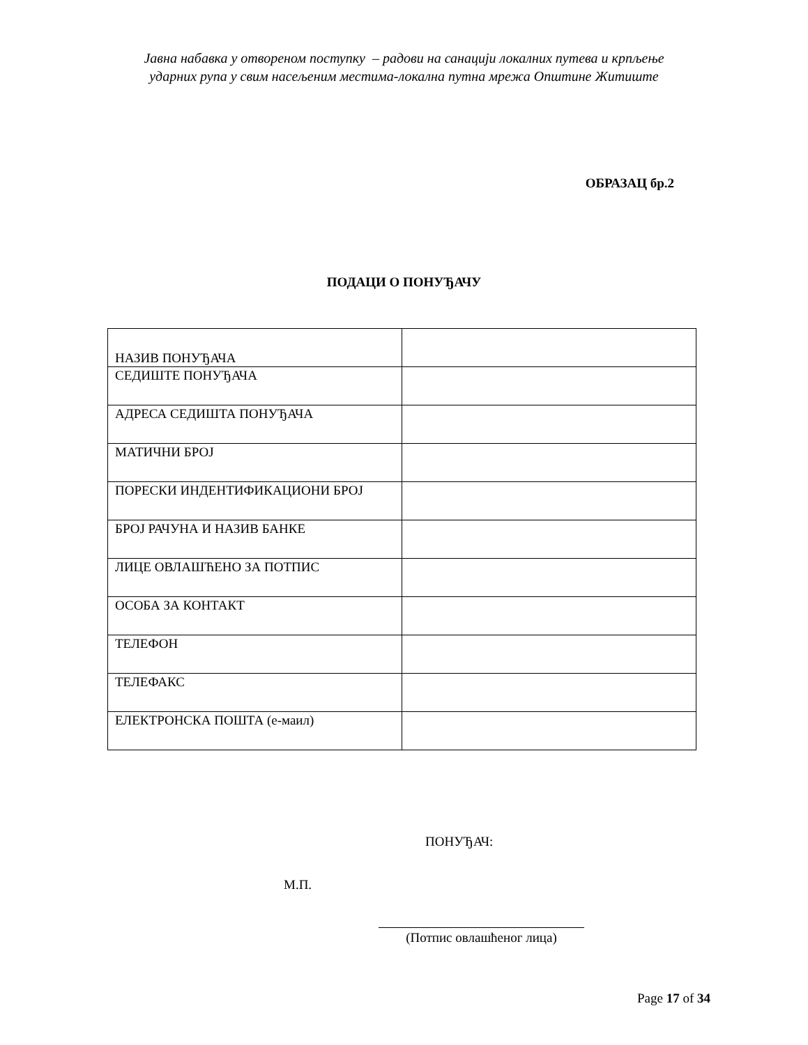Јавна набавка у отвореном поступку – радови на санацији локалних путева и крпљење
ударних рупа у свим насељеним местима-локална путна мрежа Општине Житиште
ОБРАЗАЦ бр.2
ПОДАЦИ О ПОНУЂАЧУ
| НАЗИВ ПОНУЂАЧА | |
| СЕДИШТЕ ПОНУЂАЧА | |
| АДРЕСА СЕДИШТА ПОНУЂАЧА | |
| МАТИЧНИ БРОЈ | |
| ПОРЕСКИ ИНДЕНТИФИКАЦИОНИ БРОЈ | |
| БРОЈ РАЧУНА И НАЗИВ БАНКЕ | |
| ЛИЦЕ ОВЛАШЋЕНО ЗА ПОТПИС | |
| ОСОБА ЗА КОНТАКТ | |
| ТЕЛЕФОН | |
| ТЕЛЕФАКС | |
| ЕЛЕКТРОНСКА ПОШТА (е-маил) | |
ПОНУЂАЧ:
М.П.
(Потпис овлашћеног лица)
Page 17 of 34